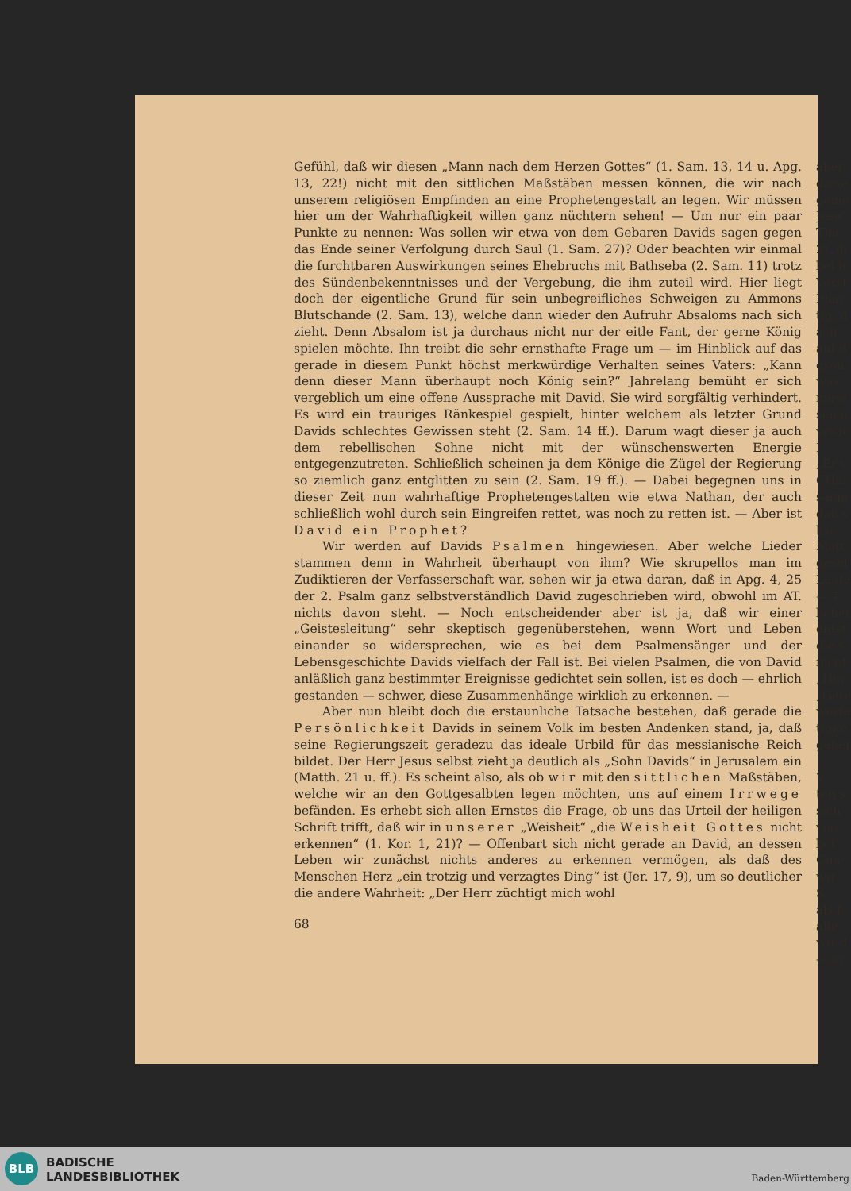Gefühl, daß wir diesen „Mann nach dem Herzen Gottes“ (1. Sam. 13, 14 u. Apg. 13, 22!) nicht mit den sittlichen Maßstäben messen können, die wir nach unserem religiösen Empfinden an eine Prophetengestalt an legen. Wir müssen hier um der Wahrhaftigkeit willen ganz nüchtern sehen! — Um nur ein paar Punkte zu nennen: Was sollen wir etwa von dem Gebaren Davids sagen gegen das Ende seiner Verfolgung durch Saul (1. Sam. 27)? Oder beachten wir einmal die furchtbaren Auswirkungen seines Ehebruchs mit Bathseba (2. Sam. 11) trotz des Sündenbekenntnisses und der Vergebung, die ihm zuteil wird. Hier liegt doch der eigentliche Grund für sein unbegreifliches Schweigen zu Ammons Blutschande (2. Sam. 13), welche dann wieder den Aufruhr Absaloms nach sich zieht. Denn Absalom ist ja durchaus nicht nur der eitle Fant, der gerne König spielen möchte. Ihn treibt die sehr ernsthafte Frage um — im Hinblick auf das gerade in diesem Punkt höchst merkwürdige Verhalten seines Vaters: „Kann denn dieser Mann überhaupt noch König sein?“ Jahrelang bemüht er sich vergeblich um eine offene Aussprache mit David. Sie wird sorgfältig verhindert. Es wird ein trauriges Ränkespiel gespielt, hinter welchem als letzter Grund Davids schlechtes Gewissen steht (2. Sam. 14 ff.). Darum wagt dieser ja auch dem rebellischen Sohne nicht mit der wünschenswerten Energie entgegenzutreten. Schließlich scheinen ja dem Könige die Zügel der Regierung so ziemlich ganz entglitten zu sein (2. Sam. 19 ff.). — Dabei begegnen uns in dieser Zeit nun wahrhaftige Prophetengestalten wie etwa Nathan, der auch schließlich wohl durch sein Eingreifen rettet, was noch zu retten ist. — Aber ist David ein Prophet?
Wir werden auf Davids Psalmen hingewiesen. Aber welche Lieder stammen denn in Wahrheit überhaupt von ihm? Wie skrupellos man im Zudiktieren der Verfasserschaft war, sehen wir ja etwa daran, daß in Apg. 4, 25 der 2. Psalm ganz selbstverständlich David zugeschrieben wird, obwohl im AT. nichts davon steht. — Noch entscheidender aber ist ja, daß wir einer „Geistesleitung“ sehr skeptisch gegenüberstehen, wenn Wort und Leben einander so widersprechen, wie es bei dem Psalmensänger und der Lebensgeschichte Davids vielfach der Fall ist. Bei vielen Psalmen, die von David anläßlich ganz bestimmter Ereignisse gedichtet sein sollen, ist es doch — ehrlich gestanden — schwer, diese Zusammenhänge wirklich zu erkennen. —
Aber nun bleibt doch die erstaunliche Tatsache bestehen, daß gerade die Persönlichkeit Davids in seinem Volk im besten Andenken stand, ja, daß seine Regierungszeit geradezu das ideale Urbild für das messianische Reich bildet. Der Herr Jesus selbst zieht ja deutlich als „Sohn Davids“ in Jerusalem ein (Matth. 21 u. ff.). Es scheint also, als ob wir mit den sittlichen Maßstäben, welche wir an den Gottgesalbten legen möchten, uns auf einem Irrwege befänden. Es erhebt sich allen Ernstes die Frage, ob uns das Urteil der heiligen Schrift trifft, daß wir in unserer „Weisheit“ „die Weisheit Gottes nicht erkennen“ (1. Kor. 1, 21)? — Offenbart sich nicht gerade an David, an dessen Leben wir zunächst nichts anderes zu erkennen vermögen, als daß des Menschen Herz „ein trotzig und verzagtes Ding“ ist (Jer. 17, 9), um so deutlicher die andere Wahrheit: „Der Herr züchtigt mich wohl
68
aber
diese
geme
Jesu'
Tha
2), di
bei h
Verst
Phar
tig, d
ach
auf d
exou
was
müss
seien
veräc
I
„Er v
CHal
samn
daß s
lisc
Matt
gesel
Leute
— T
licher
entst
die s
nicht
„Hur
„Gere
worfe
tigke
geber
V
ten s
sich
von
bot
Gna
wir
S
als h
alle“
wir d
— er
BLB
BADISCHE
LANDESBIBLIOTHEK
Baden-Württemberg